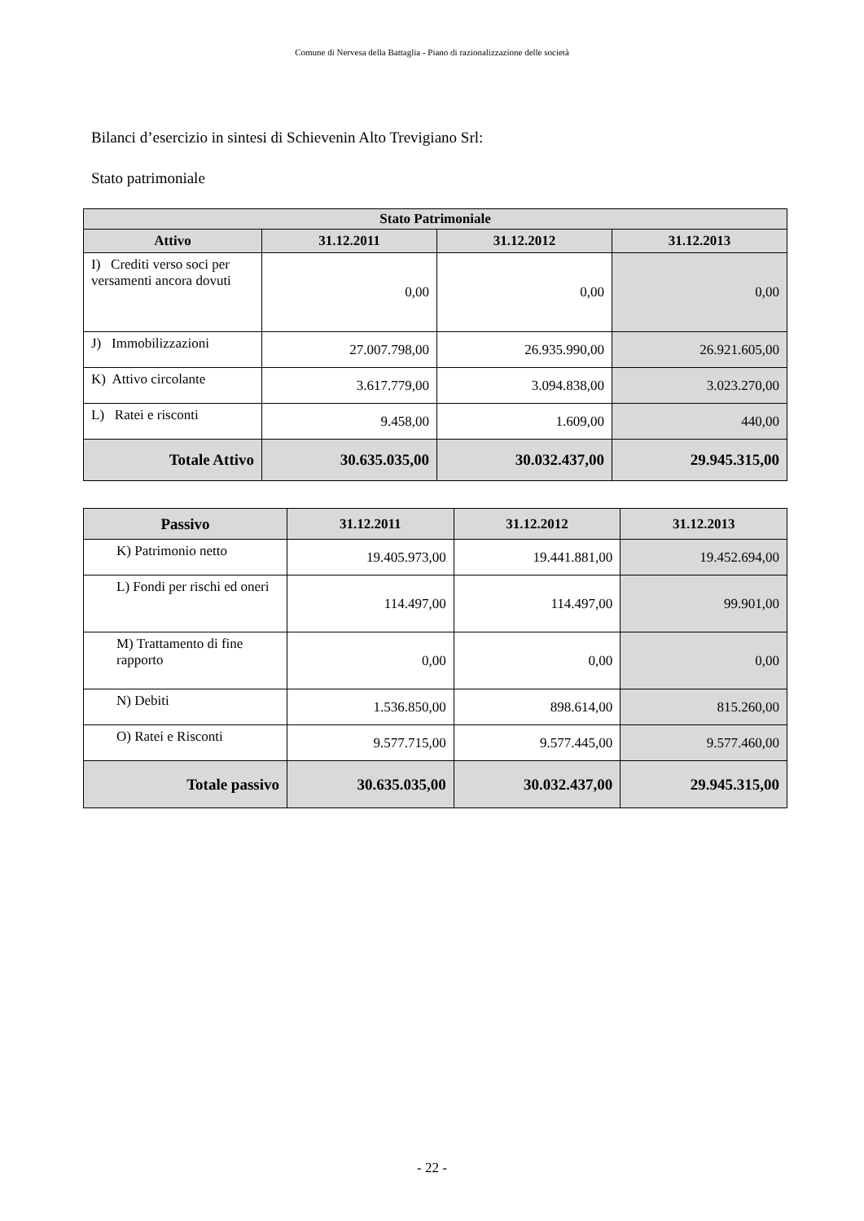Comune di Nervesa della Battaglia - Piano di razionalizzazione delle società
Bilanci d’esercizio in sintesi di Schievenin Alto Trevigiano Srl:
Stato patrimoniale
| Stato Patrimoniale | | | |
| --- | --- | --- | --- |
| Attivo | 31.12.2011 | 31.12.2012 | 31.12.2013 |
| I) Crediti verso soci per versamenti ancora dovuti | 0,00 | 0,00 | 0,00 |
| J) Immobilizzazioni | 27.007.798,00 | 26.935.990,00 | 26.921.605,00 |
| K) Attivo circolante | 3.617.779,00 | 3.094.838,00 | 3.023.270,00 |
| L) Ratei e risconti | 9.458,00 | 1.609,00 | 440,00 |
| Totale Attivo | 30.635.035,00 | 30.032.437,00 | 29.945.315,00 |
| Passivo | 31.12.2011 | 31.12.2012 | 31.12.2013 |
| --- | --- | --- | --- |
| K) Patrimonio netto | 19.405.973,00 | 19.441.881,00 | 19.452.694,00 |
| L) Fondi per rischi ed oneri | 114.497,00 | 114.497,00 | 99.901,00 |
| M) Trattamento di fine rapporto | 0,00 | 0,00 | 0,00 |
| N) Debiti | 1.536.850,00 | 898.614,00 | 815.260,00 |
| O) Ratei e Risconti | 9.577.715,00 | 9.577.445,00 | 9.577.460,00 |
| Totale passivo | 30.635.035,00 | 30.032.437,00 | 29.945.315,00 |
- 22 -